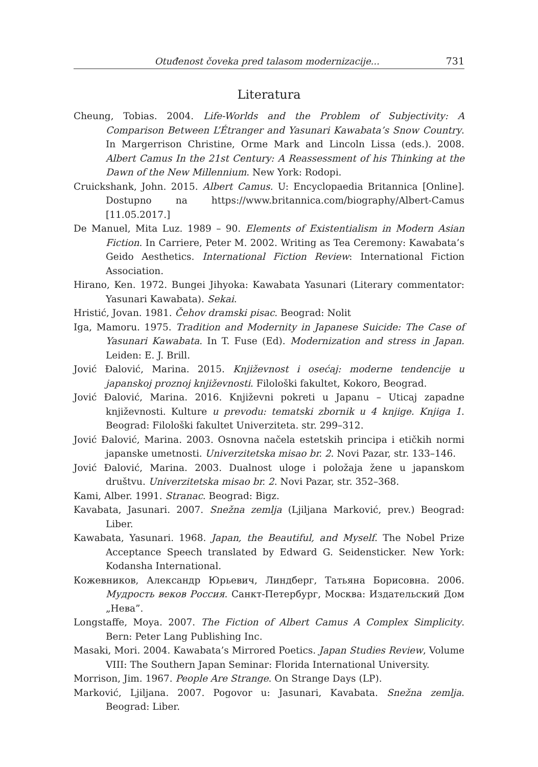Otuđenost čoveka pred talasom modernizacije... 731
Literatura
Cheung, Tobias. 2004. Life-Worlds and the Problem of Subjectivity: A Comparison Between L’Étranger and Yasunari Kawabata’s Snow Country. In Margerrison Christine, Orme Mark and Lincoln Lissa (eds.). 2008. Albert Camus In the 21st Century: A Reassessment of his Thinking at the Dawn of the New Millennium. New York: Rodopi.
Cruickshank, John. 2015. Albert Camus. U: Encyclopaedia Britannica [Online]. Dostupno na https://www.britannica.com/biography/Albert-Camus [11.05.2017.]
De Manuel, Mita Luz. 1989 – 90. Elements of Existentialism in Modern Asian Fiction. In Carriere, Peter M. 2002. Writing as Tea Ceremony: Kawabata’s Geido Aesthetics. International Fiction Review: International Fiction Association.
Hirano, Ken. 1972. Bungei Jihyoka: Kawabata Yasunari (Literary commentator: Yasunari Kawabata). Sekai.
Hristić, Jovan. 1981. Čehov dramski pisac. Beograd: Nolit
Iga, Mamoru. 1975. Tradition and Modernity in Japanese Suicide: The Case of Yasunari Kawabata. In T. Fuse (Ed). Modernization and stress in Japan. Leiden: E. J. Brill.
Jović Đalović, Marina. 2015. Književnost i osećaj: moderne tendencije u japanskoj proznoj književnosti. Filološki fakultet, Kokoro, Beograd.
Jović Đalović, Marina. 2016. Književni pokreti u Japanu – Uticaj zapadne književnosti. Kulture u prevodu: tematski zbornik u 4 knjige. Knjiga 1. Beograd: Filološki fakultet Univerziteta. str. 299–312.
Jović Đalović, Marina. 2003. Osnovna načela estetskih principa i etičkih normi japanske umetnosti. Univerzitetska misao br. 2. Novi Pazar, str. 133–146.
Jović Đalović, Marina. 2003. Dualnost uloge i položaja žene u japanskom društvu. Univerzitetska misao br. 2. Novi Pazar, str. 352–368.
Kami, Alber. 1991. Stranac. Beograd: Bigz.
Kavabata, Jasunari. 2007. Snežna zemlja (Ljiljana Marković, prev.) Beograd: Liber.
Kawabata, Yasunari. 1968. Japan, the Beautiful, and Myself. The Nobel Prize Acceptance Speech translated by Edward G. Seidensticker. New York: Kodansha International.
Кожевников, Александр Юрьевич, Линдберг, Татьяна Борисовна. 2006. Мудрость веков Россия. Санкт-Петербург, Москва: Издательский Дом „Нева”.
Longstaffe, Moya. 2007. The Fiction of Albert Camus A Complex Simplicity. Bern: Peter Lang Publishing Inc.
Masaki, Mori. 2004. Kawabata’s Mirrored Poetics. Japan Studies Review, Volume VIII: The Southern Japan Seminar: Florida International University.
Morrison, Jim. 1967. People Are Strange. On Strange Days (LP).
Marković, Ljiljana. 2007. Pogovor u: Jasunari, Kavabata. Snežna zemlja. Beograd: Liber.